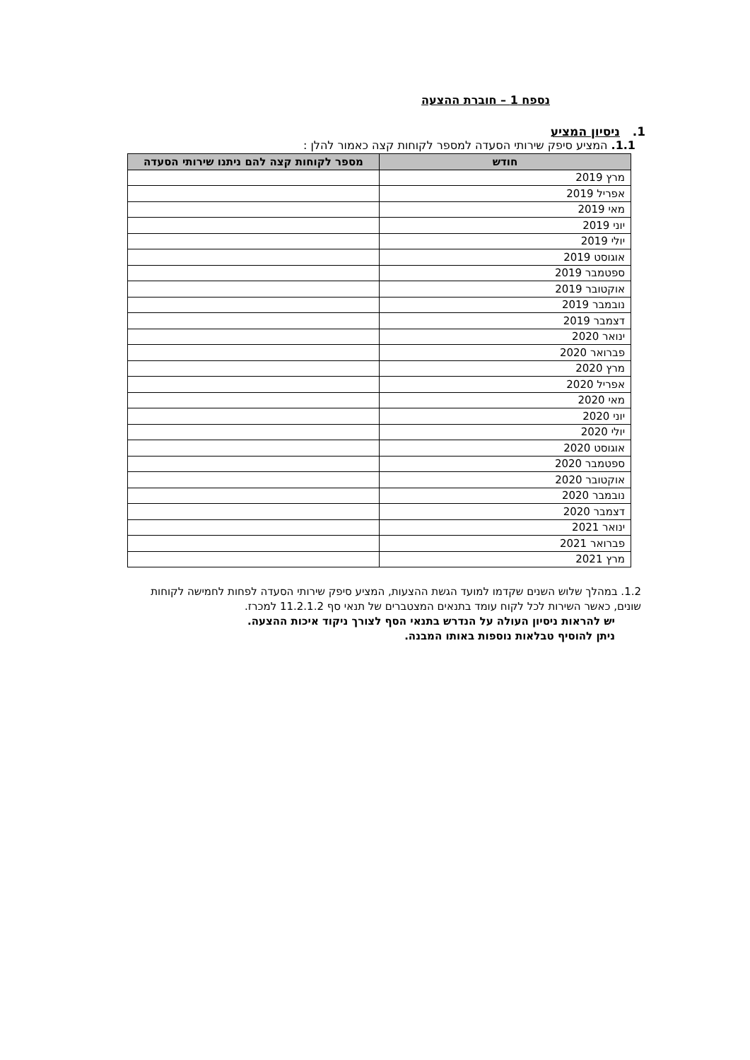נספח 1 – חוברת ההצעה
1. ניסיון המציע
1.1. המציע סיפק שירותי הסעדה למספר לקוחות קצה כאמור להלן :
| חודש | מספר לקוחות קצה להם ניתנו שירותי הסעדה |
| --- | --- |
| מרץ 2019 | |
| אפריל 2019 | |
| מאי 2019 | |
| יוני 2019 | |
| יולי 2019 | |
| אוגוסט 2019 | |
| ספטמבר 2019 | |
| אוקטובר 2019 | |
| נובמבר 2019 | |
| דצמבר 2019 | |
| ינואר 2020 | |
| פברואר 2020 | |
| מרץ 2020 | |
| אפריל 2020 | |
| מאי 2020 | |
| יוני 2020 | |
| יולי 2020 | |
| אוגוסט 2020 | |
| ספטמבר 2020 | |
| אוקטובר 2020 | |
| נובמבר 2020 | |
| דצמבר 2020 | |
| ינואר 2021 | |
| פברואר 2021 | |
| מרץ 2021 | |
1.2. במהלך שלוש השנים שקדמו למועד הגשת ההצעות, המציע סיפק שירותי הסעדה לפחות לחמישה לקוחות שונים, כאשר השירות לכל לקוח עומד בתנאים המצטברים של תנאי סף 11.2.1.2 למכרז.
יש להראות ניסיון העולה על הנדרש בתנאי הסף לצורך ניקוד איכות ההצעה.
ניתן להוסיף טבלאות נוספות באותו המבנה.